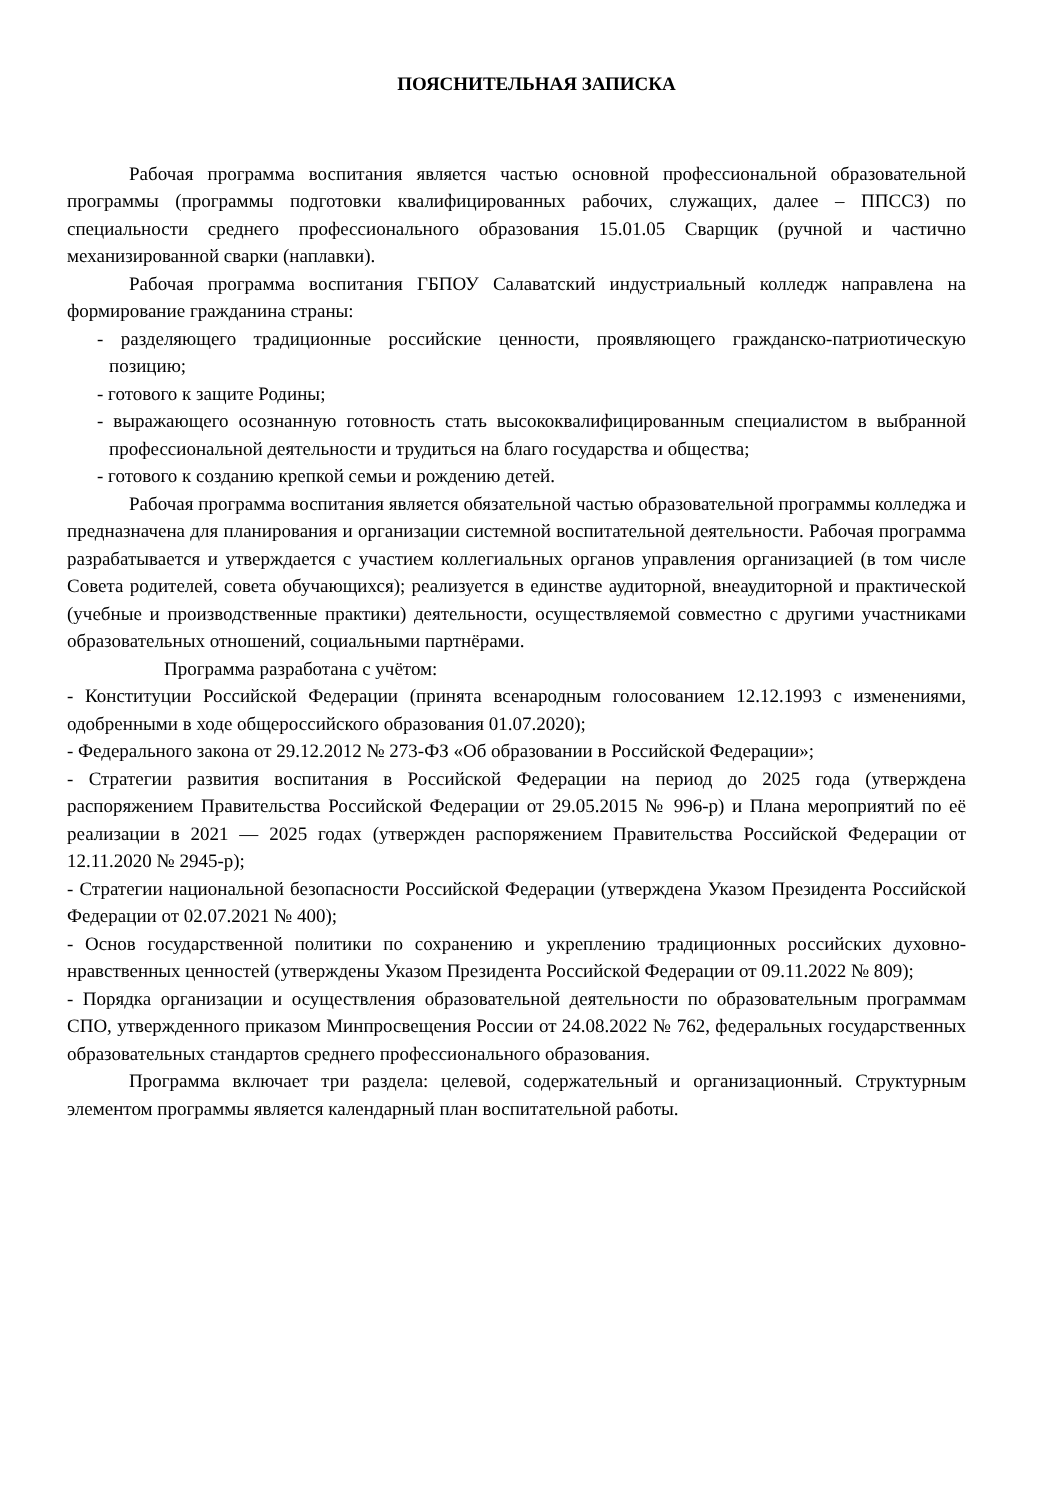ПОЯСНИТЕЛЬНАЯ ЗАПИСКА
Рабочая программа воспитания является частью основной профессиональной образовательной программы (программы подготовки квалифицированных рабочих, служащих, далее – ППССЗ) по специальности среднего профессионального образования 15.01.05 Сварщик (ручной и частично механизированной сварки (наплавки).
Рабочая программа воспитания ГБПОУ Салаватский индустриальный колледж направлена на формирование гражданина страны:
- разделяющего традиционные российские ценности, проявляющего гражданско-патриотическую позицию;
- готового к защите Родины;
- выражающего осознанную готовность стать высококвалифицированным специалистом в выбранной профессиональной деятельности и трудиться на благо государства и общества;
- готового к созданию крепкой семьи и рождению детей.
Рабочая программа воспитания является обязательной частью образовательной программы колледжа и предназначена для планирования и организации системной воспитательной деятельности. Рабочая программа разрабатывается и утверждается с участием коллегиальных органов управления организацией (в том числе Совета родителей, совета обучающихся); реализуется в единстве аудиторной, внеаудиторной и практической (учебные и производственные практики) деятельности, осуществляемой совместно с другими участниками образовательных отношений, социальными партнёрами.
Программа разработана с учётом:
- Конституции Российской Федерации (принята всенародным голосованием 12.12.1993 с изменениями, одобренными в ходе общероссийского образования 01.07.2020);
- Федерального закона от 29.12.2012 № 273-ФЗ «Об образовании в Российской Федерации»;
- Стратегии развития воспитания в Российской Федерации на период до 2025 года (утверждена распоряжением Правительства Российской Федерации от 29.05.2015 № 996-р) и Плана мероприятий по её реализации в 2021 — 2025 годах (утвержден распоряжением Правительства Российской Федерации от 12.11.2020 № 2945-р);
- Стратегии национальной безопасности Российской Федерации (утверждена Указом Президента Российской Федерации от 02.07.2021 № 400);
- Основ государственной политики по сохранению и укреплению традиционных российских духовно-нравственных ценностей (утверждены Указом Президента Российской Федерации от 09.11.2022 № 809);
- Порядка организации и осуществления образовательной деятельности по образовательным программам СПО, утвержденного приказом Минпросвещения России от 24.08.2022 № 762, федеральных государственных образовательных стандартов среднего профессионального образования.
Программа включает три раздела: целевой, содержательный и организационный. Структурным элементом программы является календарный план воспитательной работы.